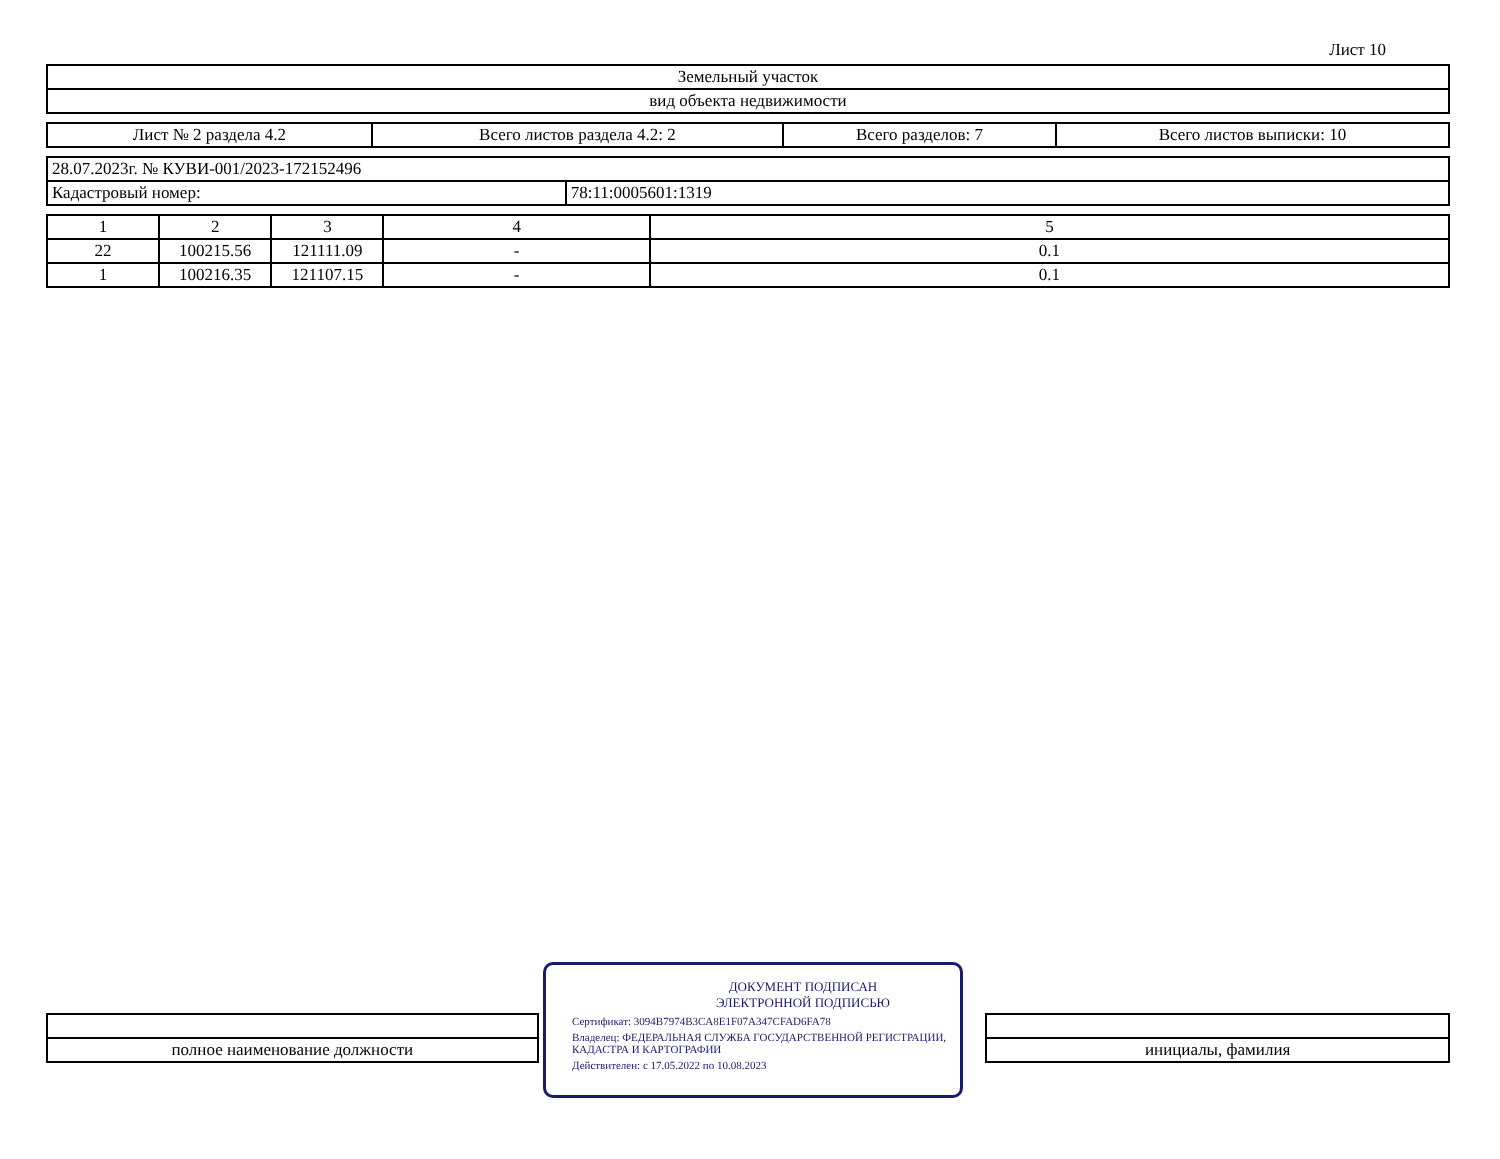Лист 10
| Земельный участок |
| вид объекта недвижимости |
| Лист № 2 раздела 4.2 | Всего листов раздела 4.2: 2 | Всего разделов: 7 | Всего листов выписки: 10 |
| 28.07.2023г. № КУВИ-001/2023-172152496 | |
| Кадастровый номер: | 78:11:0005601:1319 |
| 1 | 2 | 3 | 4 | 5 |
| --- | --- | --- | --- | --- |
| 22 | 100215.56 | 121111.09 | - | 0.1 |
| 1 | 100216.35 | 121107.15 | - | 0.1 |
| полное наименование должности | | инициалы, фамилия |
ДОКУМЕНТ ПОДПИСАН
ЭЛЕКТРОННОЙ ПОДПИСЬЮ
Сертификат: 3094B7974B3CA8E1F07A347CFAD6FA78
Владелец: ФЕДЕРАЛЬНАЯ СЛУЖБА ГОСУДАРСТВЕННОЙ РЕГИСТРАЦИИ, КАДАСТРА И КАРТОГРАФИИ
Действителен: с 17.05.2022 по 10.08.2023